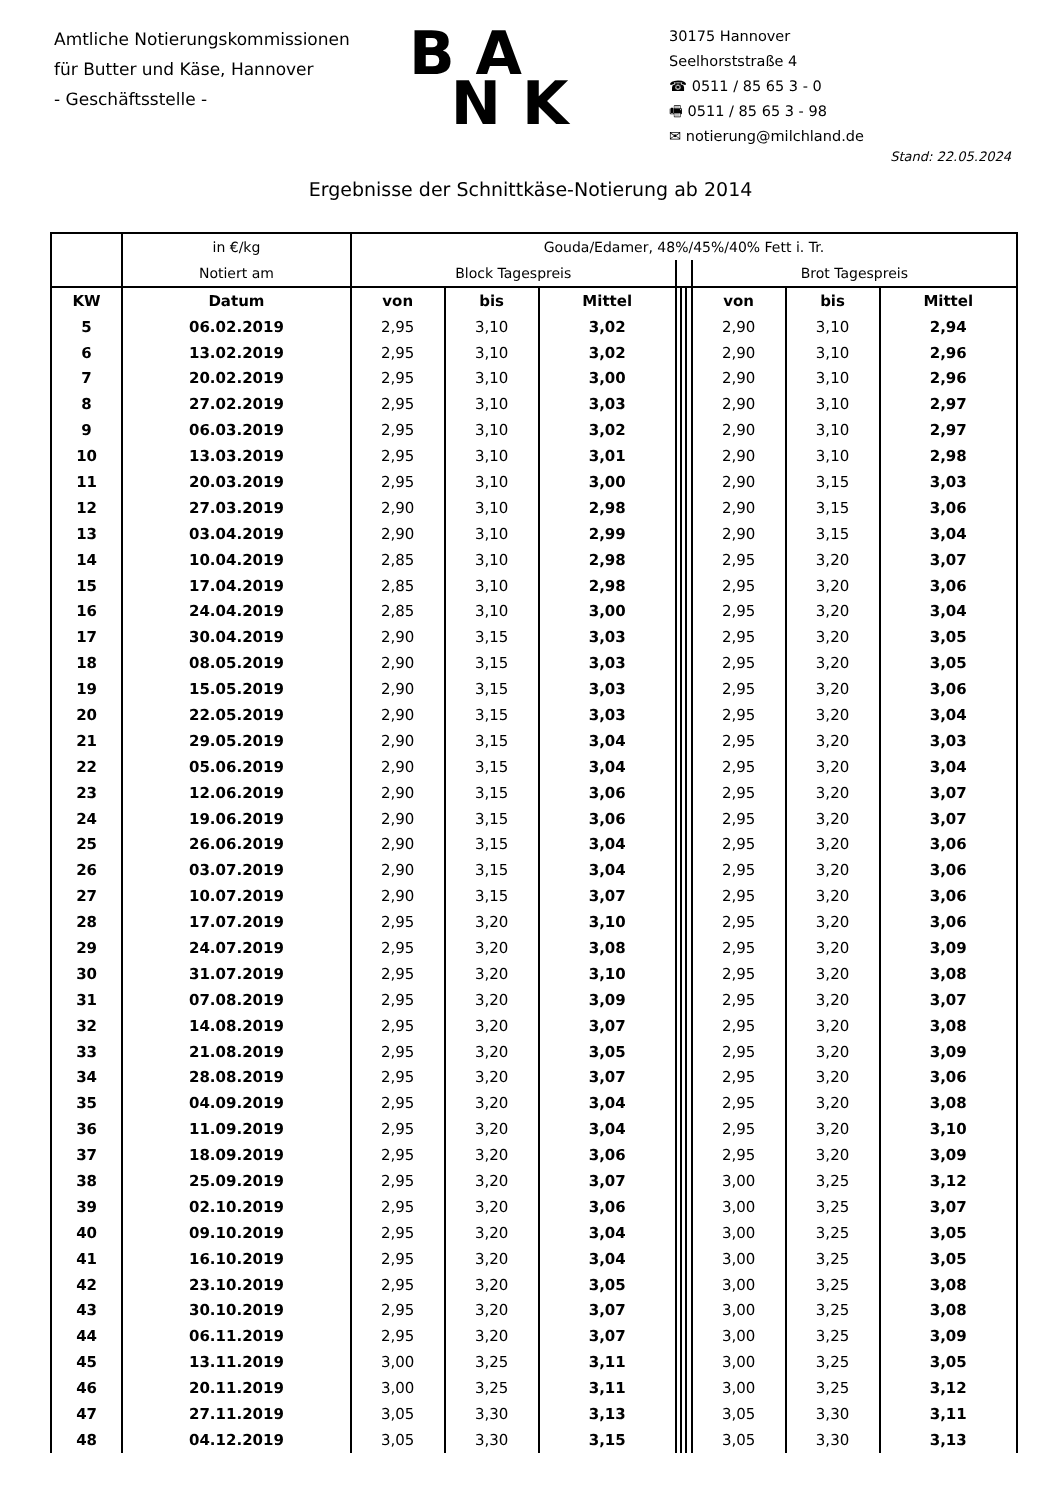Amtliche Notierungskommissionen
für Butter und Käse, Hannover
- Geschäftsstelle -
B A
N K
30175 Hannover
Seelhorststraße 4
☎ 0511 / 85 65 3 - 0
🖷 0511 / 85 65 3 - 98
✉ notierung@milchland.de
Stand: 22.05.2024
Ergebnisse der Schnittkäse-Notierung ab 2014
| | in €/kg | Gouda/Edamer, 48%/45%/40% Fett i. Tr. | | | | | | | | |
| | Notiert am | Block Tagespreis | | | | | | Brot Tagespreis | | |
| KW | Datum | von | bis | Mittel | | | | von | bis | Mittel |
| 5 | 06.02.2019 | 2,95 | 3,10 | 3,02 | | | | 2,90 | 3,10 | 2,94 |
| 6 | 13.02.2019 | 2,95 | 3,10 | 3,02 | | | | 2,90 | 3,10 | 2,96 |
| 7 | 20.02.2019 | 2,95 | 3,10 | 3,00 | | | | 2,90 | 3,10 | 2,96 |
| 8 | 27.02.2019 | 2,95 | 3,10 | 3,03 | | | | 2,90 | 3,10 | 2,97 |
| 9 | 06.03.2019 | 2,95 | 3,10 | 3,02 | | | | 2,90 | 3,10 | 2,97 |
| 10 | 13.03.2019 | 2,95 | 3,10 | 3,01 | | | | 2,90 | 3,10 | 2,98 |
| 11 | 20.03.2019 | 2,95 | 3,10 | 3,00 | | | | 2,90 | 3,15 | 3,03 |
| 12 | 27.03.2019 | 2,90 | 3,10 | 2,98 | | | | 2,90 | 3,15 | 3,06 |
| 13 | 03.04.2019 | 2,90 | 3,10 | 2,99 | | | | 2,90 | 3,15 | 3,04 |
| 14 | 10.04.2019 | 2,85 | 3,10 | 2,98 | | | | 2,95 | 3,20 | 3,07 |
| 15 | 17.04.2019 | 2,85 | 3,10 | 2,98 | | | | 2,95 | 3,20 | 3,06 |
| 16 | 24.04.2019 | 2,85 | 3,10 | 3,00 | | | | 2,95 | 3,20 | 3,04 |
| 17 | 30.04.2019 | 2,90 | 3,15 | 3,03 | | | | 2,95 | 3,20 | 3,05 |
| 18 | 08.05.2019 | 2,90 | 3,15 | 3,03 | | | | 2,95 | 3,20 | 3,05 |
| 19 | 15.05.2019 | 2,90 | 3,15 | 3,03 | | | | 2,95 | 3,20 | 3,06 |
| 20 | 22.05.2019 | 2,90 | 3,15 | 3,03 | | | | 2,95 | 3,20 | 3,04 |
| 21 | 29.05.2019 | 2,90 | 3,15 | 3,04 | | | | 2,95 | 3,20 | 3,03 |
| 22 | 05.06.2019 | 2,90 | 3,15 | 3,04 | | | | 2,95 | 3,20 | 3,04 |
| 23 | 12.06.2019 | 2,90 | 3,15 | 3,06 | | | | 2,95 | 3,20 | 3,07 |
| 24 | 19.06.2019 | 2,90 | 3,15 | 3,06 | | | | 2,95 | 3,20 | 3,07 |
| 25 | 26.06.2019 | 2,90 | 3,15 | 3,04 | | | | 2,95 | 3,20 | 3,06 |
| 26 | 03.07.2019 | 2,90 | 3,15 | 3,04 | | | | 2,95 | 3,20 | 3,06 |
| 27 | 10.07.2019 | 2,90 | 3,15 | 3,07 | | | | 2,95 | 3,20 | 3,06 |
| 28 | 17.07.2019 | 2,95 | 3,20 | 3,10 | | | | 2,95 | 3,20 | 3,06 |
| 29 | 24.07.2019 | 2,95 | 3,20 | 3,08 | | | | 2,95 | 3,20 | 3,09 |
| 30 | 31.07.2019 | 2,95 | 3,20 | 3,10 | | | | 2,95 | 3,20 | 3,08 |
| 31 | 07.08.2019 | 2,95 | 3,20 | 3,09 | | | | 2,95 | 3,20 | 3,07 |
| 32 | 14.08.2019 | 2,95 | 3,20 | 3,07 | | | | 2,95 | 3,20 | 3,08 |
| 33 | 21.08.2019 | 2,95 | 3,20 | 3,05 | | | | 2,95 | 3,20 | 3,09 |
| 34 | 28.08.2019 | 2,95 | 3,20 | 3,07 | | | | 2,95 | 3,20 | 3,06 |
| 35 | 04.09.2019 | 2,95 | 3,20 | 3,04 | | | | 2,95 | 3,20 | 3,08 |
| 36 | 11.09.2019 | 2,95 | 3,20 | 3,04 | | | | 2,95 | 3,20 | 3,10 |
| 37 | 18.09.2019 | 2,95 | 3,20 | 3,06 | | | | 2,95 | 3,20 | 3,09 |
| 38 | 25.09.2019 | 2,95 | 3,20 | 3,07 | | | | 3,00 | 3,25 | 3,12 |
| 39 | 02.10.2019 | 2,95 | 3,20 | 3,06 | | | | 3,00 | 3,25 | 3,07 |
| 40 | 09.10.2019 | 2,95 | 3,20 | 3,04 | | | | 3,00 | 3,25 | 3,05 |
| 41 | 16.10.2019 | 2,95 | 3,20 | 3,04 | | | | 3,00 | 3,25 | 3,05 |
| 42 | 23.10.2019 | 2,95 | 3,20 | 3,05 | | | | 3,00 | 3,25 | 3,08 |
| 43 | 30.10.2019 | 2,95 | 3,20 | 3,07 | | | | 3,00 | 3,25 | 3,08 |
| 44 | 06.11.2019 | 2,95 | 3,20 | 3,07 | | | | 3,00 | 3,25 | 3,09 |
| 45 | 13.11.2019 | 3,00 | 3,25 | 3,11 | | | | 3,00 | 3,25 | 3,05 |
| 46 | 20.11.2019 | 3,00 | 3,25 | 3,11 | | | | 3,00 | 3,25 | 3,12 |
| 47 | 27.11.2019 | 3,05 | 3,30 | 3,13 | | | | 3,05 | 3,30 | 3,11 |
| 48 | 04.12.2019 | 3,05 | 3,30 | 3,15 | | | | 3,05 | 3,30 | 3,13 |